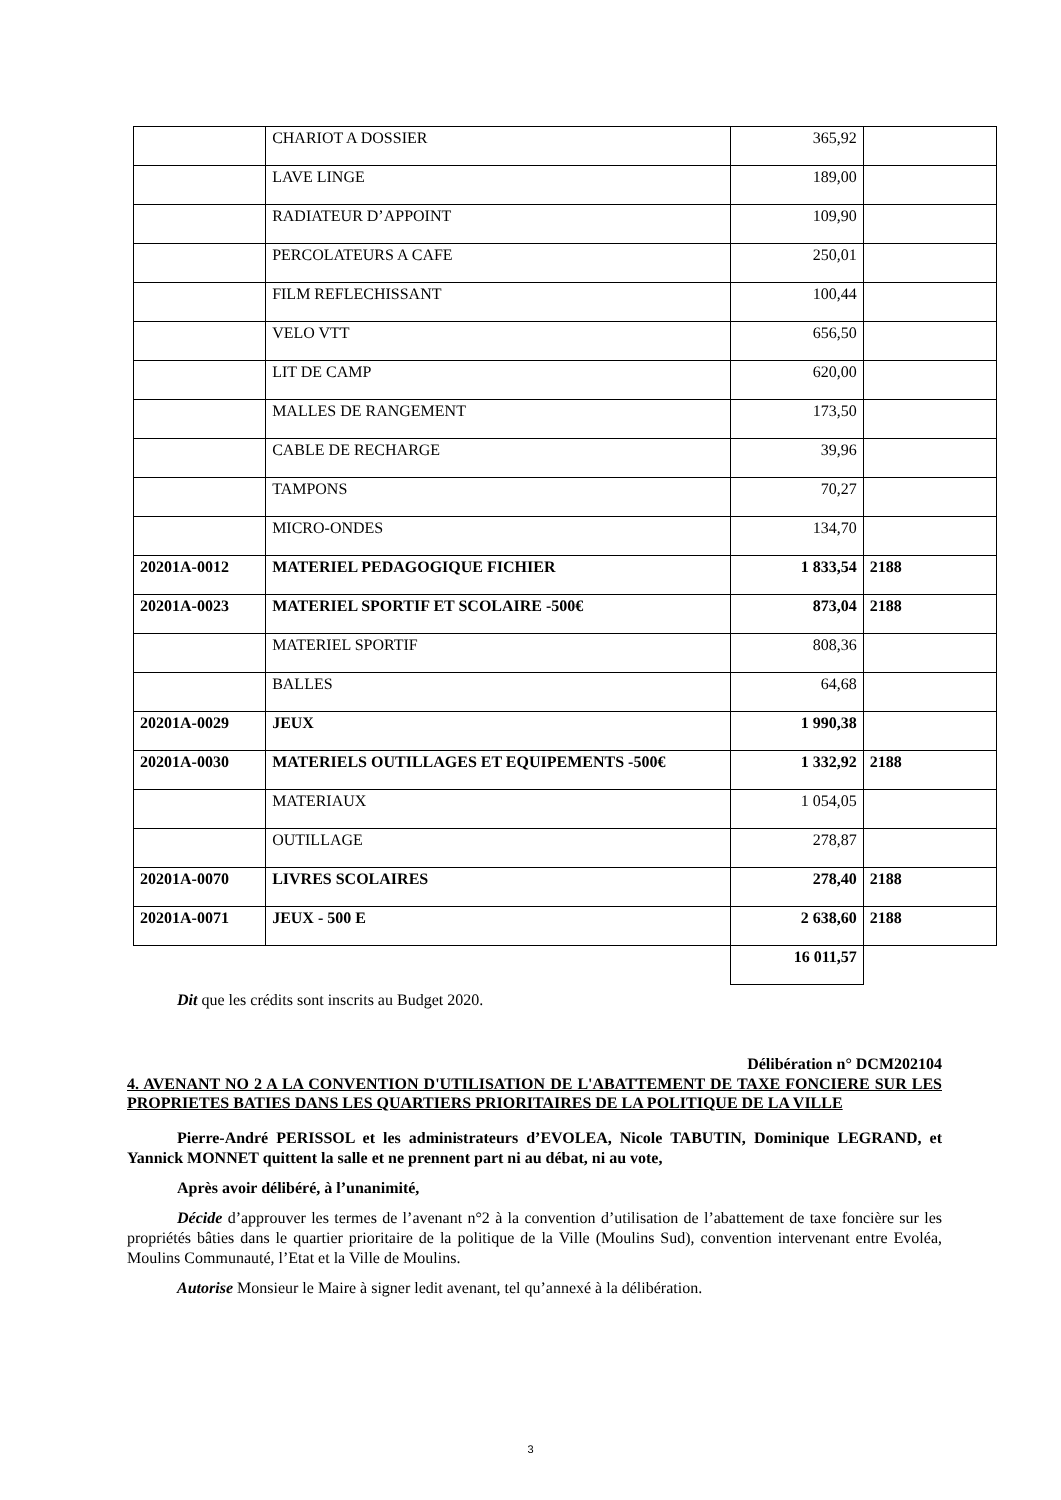| | CHARIOT A DOSSIER | 365,92 | |
| | LAVE LINGE | 189,00 | |
| | RADIATEUR D’APPOINT | 109,90 | |
| | PERCOLATEURS A CAFE | 250,01 | |
| | FILM REFLECHISSANT | 100,44 | |
| | VELO VTT | 656,50 | |
| | LIT DE CAMP | 620,00 | |
| | MALLES DE RANGEMENT | 173,50 | |
| | CABLE DE RECHARGE | 39,96 | |
| | TAMPONS | 70,27 | |
| | MICRO-ONDES | 134,70 | |
| 20201A-0012 | MATERIEL PEDAGOGIQUE FICHIER | 1 833,54 | 2188 |
| 20201A-0023 | MATERIEL SPORTIF ET SCOLAIRE -500€ | 873,04 | 2188 |
| | MATERIEL SPORTIF | 808,36 | |
| | BALLES | 64,68 | |
| 20201A-0029 | JEUX | 1 990,38 | |
| 20201A-0030 | MATERIELS OUTILLAGES ET EQUIPEMENTS -500€ | 1 332,92 | 2188 |
| | MATERIAUX | 1 054,05 | |
| | OUTILLAGE | 278,87 | |
| 20201A-0070 | LIVRES SCOLAIRES | 278,40 | 2188 |
| 20201A-0071 | JEUX - 500 E | 2 638,60 | 2188 |
| | | 16 011,57 | |
Dit que les crédits sont inscrits au Budget 2020.
Délibération n° DCM202104
4. AVENANT NO 2 A LA CONVENTION D'UTILISATION DE L'ABATTEMENT DE TAXE FONCIERE SUR LES PROPRIETES BATIES DANS LES QUARTIERS PRIORITAIRES DE LA POLITIQUE DE LA VILLE
Pierre-André PERISSOL et les administrateurs d’EVOLEA, Nicole TABUTIN, Dominique LEGRAND, et Yannick MONNET quittent la salle et ne prennent part ni au débat, ni au vote,
Après avoir délibéré, à l’unanimité,
Décide d’approuver les termes de l’avenant n°2 à la convention d’utilisation de l’abattement de taxe foncière sur les propriétés bâties dans le quartier prioritaire de la politique de la Ville (Moulins Sud), convention intervenant entre Evoléa, Moulins Communauté, l’Etat et la Ville de Moulins.
Autorise Monsieur le Maire à signer ledit avenant, tel qu’annexé à la délibération.
3